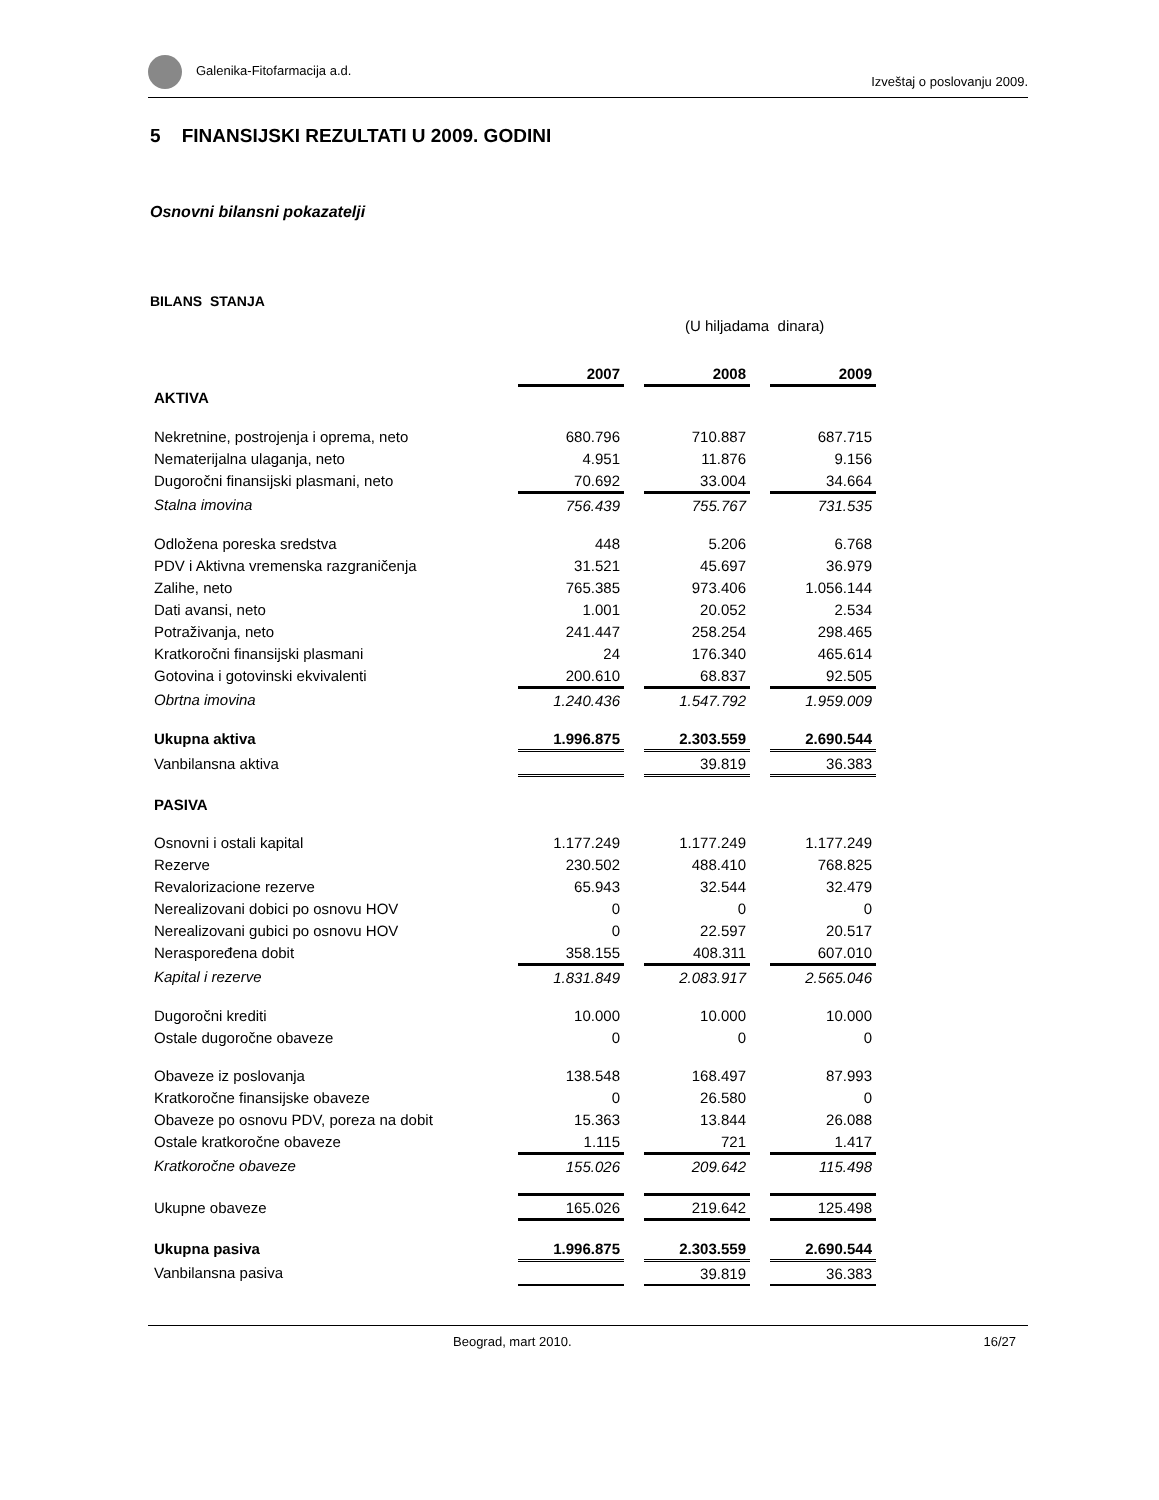Galenika-Fitofarmacija a.d. Izveštaj o poslovanju 2009.
5 FINANSIJSKI REZULTATI U 2009. GODINI
Osnovni bilansni pokazatelji
BILANS STANJA
(U hiljadama dinara)
| | 2007 | | 2008 | | 2009 |
| AKTIVA | | | | | |
| Nekretnine, postrojenja i oprema, neto | 680.796 | | 710.887 | | 687.715 |
| Nematerijalna ulaganja, neto | 4.951 | | 11.876 | | 9.156 |
| Dugoročni finansijski plasmani, neto | 70.692 | | 33.004 | | 34.664 |
| Stalna imovina | 756.439 | | 755.767 | | 731.535 |
| Odložena poreska sredstva | 448 | | 5.206 | | 6.768 |
| PDV i Aktivna vremenska razgraničenja | 31.521 | | 45.697 | | 36.979 |
| Zalihe, neto | 765.385 | | 973.406 | | 1.056.144 |
| Dati avansi, neto | 1.001 | | 20.052 | | 2.534 |
| Potraživanja, neto | 241.447 | | 258.254 | | 298.465 |
| Kratkoročni finansijski plasmani | 24 | | 176.340 | | 465.614 |
| Gotovina i gotovinski ekvivalenti | 200.610 | | 68.837 | | 92.505 |
| Obrtna imovina | 1.240.436 | | 1.547.792 | | 1.959.009 |
| Ukupna aktiva | 1.996.875 | | 2.303.559 | | 2.690.544 |
| Vanbilansna aktiva | | | 39.819 | | 36.383 |
| PASIVA | | | | | |
| Osnovni i ostali kapital | 1.177.249 | | 1.177.249 | | 1.177.249 |
| Rezerve | 230.502 | | 488.410 | | 768.825 |
| Revalorizacione rezerve | 65.943 | | 32.544 | | 32.479 |
| Nerealizovani dobici po osnovu HOV | 0 | | 0 | | 0 |
| Nerealizovani gubici po osnovu HOV | 0 | | 22.597 | | 20.517 |
| Neraspoređena dobit | 358.155 | | 408.311 | | 607.010 |
| Kapital i rezerve | 1.831.849 | | 2.083.917 | | 2.565.046 |
| Dugoročni krediti | 10.000 | | 10.000 | | 10.000 |
| Ostale dugoročne obaveze | 0 | | 0 | | 0 |
| Obaveze iz poslovanja | 138.548 | | 168.497 | | 87.993 |
| Kratkoročne finansijske obaveze | 0 | | 26.580 | | 0 |
| Obaveze po osnovu PDV, poreza na dobit | 15.363 | | 13.844 | | 26.088 |
| Ostale kratkoročne obaveze | 1.115 | | 721 | | 1.417 |
| Kratkoročne obaveze | 155.026 | | 209.642 | | 115.498 |
| Ukupne obaveze | 165.026 | | 219.642 | | 125.498 |
| Ukupna pasiva | 1.996.875 | | 2.303.559 | | 2.690.544 |
| Vanbilansna pasiva | | | 39.819 | | 36.383 |
Beograd, mart 2010. 16/27